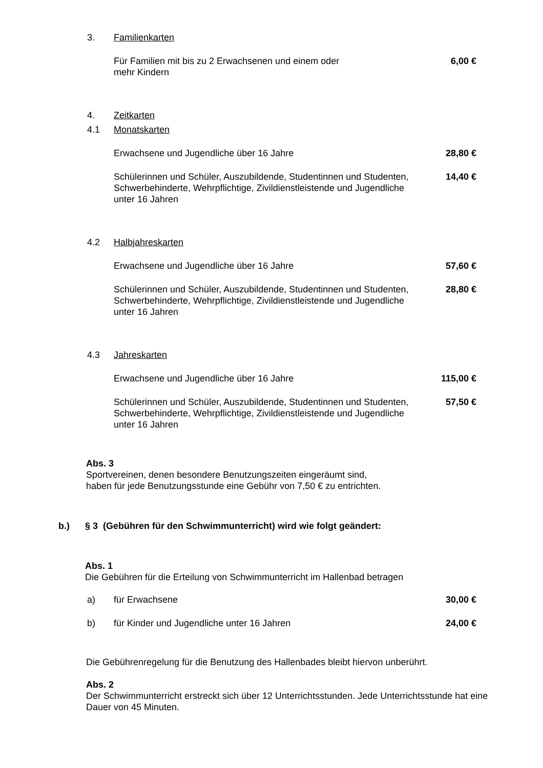3. Familienkarten
Für Familien mit bis zu 2 Erwachsenen und einem oder
mehr Kindern
6,00 €
4. Zeitkarten
4.1 Monatskarten
Erwachsene und Jugendliche über 16 Jahre 28,80 €
Schülerinnen und Schüler, Auszubildende, Studentinnen und Studenten, Schwerbehinderte, Wehrpflichtige, Zivildienstleistende und Jugendliche unter 16 Jahren
14,40 €
4.2 Halbjahreskarten
Erwachsene und Jugendliche über 16 Jahre 57,60 €
Schülerinnen und Schüler, Auszubildende, Studentinnen und Studenten, Schwerbehinderte, Wehrpflichtige, Zivildienstleistende und Jugendliche unter 16 Jahren
28,80 €
4.3 Jahreskarten
Erwachsene und Jugendliche über 16 Jahre 115,00 €
Schülerinnen und Schüler, Auszubildende, Studentinnen und Studenten, Schwerbehinderte, Wehrpflichtige, Zivildienstleistende und Jugendliche unter 16 Jahren
57,50 €
Abs. 3
Sportvereinen, denen besondere Benutzungszeiten eingeräumt sind,
haben für jede Benutzungsstunde eine Gebühr von 7,50 € zu entrichten.
b.) § 3 (Gebühren für den Schwimmunterricht) wird wie folgt geändert:
Abs. 1
Die Gebühren für die Erteilung von Schwimmunterricht im Hallenbad betragen
a) für Erwachsene 30,00 €
b) für Kinder und Jugendliche unter 16 Jahren
24,00 €
Die Gebührenregelung für die Benutzung des Hallenbades bleibt hiervon unberührt.
Abs. 2
Der Schwimmunterricht erstreckt sich über 12 Unterrichtsstunden. Jede Unterrichtsstunde hat eine Dauer von 45 Minuten.